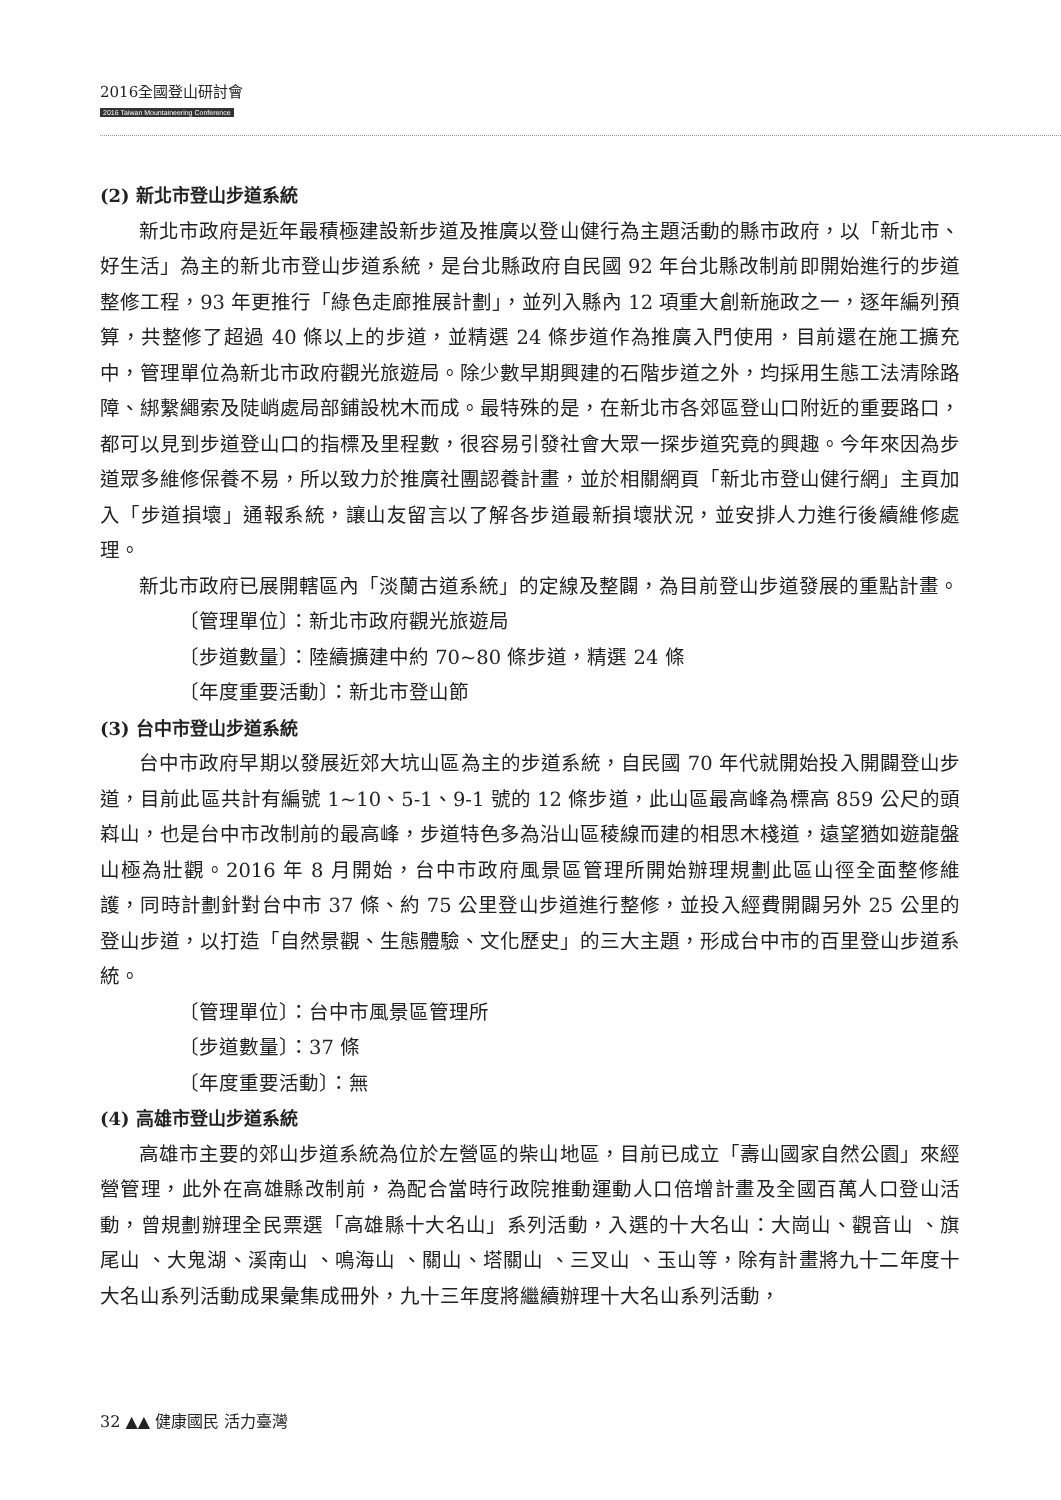2016全國登山研討會
2016 Taiwan Mountaineering Conference
(2) 新北市登山步道系統
新北市政府是近年最積極建設新步道及推廣以登山健行為主題活動的縣市政府，以「新北市、好生活」為主的新北市登山步道系統，是台北縣政府自民國 92 年台北縣改制前即開始進行的步道整修工程，93 年更推行「綠色走廊推展計劃」，並列入縣內 12 項重大創新施政之一，逐年編列預算，共整修了超過 40 條以上的步道，並精選 24 條步道作為推廣入門使用，目前還在施工擴充中，管理單位為新北市政府觀光旅遊局。除少數早期興建的石階步道之外，均採用生態工法清除路障、綁繫繩索及陡峭處局部鋪設枕木而成。最特殊的是，在新北市各郊區登山口附近的重要路口，都可以見到步道登山口的指標及里程數，很容易引發社會大眾一探步道究竟的興趣。今年來因為步道眾多維修保養不易，所以致力於推廣社團認養計畫，並於相關網頁「新北市登山健行網」主頁加入「步道損壞」通報系統，讓山友留言以了解各步道最新損壞狀況，並安排人力進行後續維修處理。
新北市政府已展開轄區內「淡蘭古道系統」的定線及整闢，為目前登山步道發展的重點計畫。
〔管理單位〕：新北市政府觀光旅遊局
〔步道數量〕：陸續擴建中約 70~80 條步道，精選 24 條
〔年度重要活動〕：新北市登山節
(3) 台中市登山步道系統
台中市政府早期以發展近郊大坑山區為主的步道系統，自民國 70 年代就開始投入開闢登山步道，目前此區共計有編號 1~10、5-1、9-1 號的 12 條步道，此山區最高峰為標高 859 公尺的頭嵙山，也是台中市改制前的最高峰，步道特色多為沿山區稜線而建的相思木棧道，遠望猶如遊龍盤山極為壯觀。2016 年 8 月開始，台中市政府風景區管理所開始辦理規劃此區山徑全面整修維護，同時計劃針對台中市 37 條、約 75 公里登山步道進行整修，並投入經費開闢另外 25 公里的登山步道，以打造「自然景觀、生態體驗、文化歷史」的三大主題，形成台中市的百里登山步道系統。
〔管理單位〕：台中市風景區管理所
〔步道數量〕：37 條
〔年度重要活動〕：無
(4) 高雄市登山步道系統
高雄市主要的郊山步道系統為位於左營區的柴山地區，目前已成立「壽山國家自然公園」來經營管理，此外在高雄縣改制前，為配合當時行政院推動運動人口倍增計畫及全國百萬人口登山活動，曾規劃辦理全民票選「高雄縣十大名山」系列活動，入選的十大名山：大崗山、觀音山 、旗尾山 、大鬼湖、溪南山 、鳴海山 、關山、塔關山 、三叉山 、玉山等，除有計畫將九十二年度十大名山系列活動成果彙集成冊外，九十三年度將繼續辦理十大名山系列活動，
32 ▲▲ 健康國民 活力臺灣